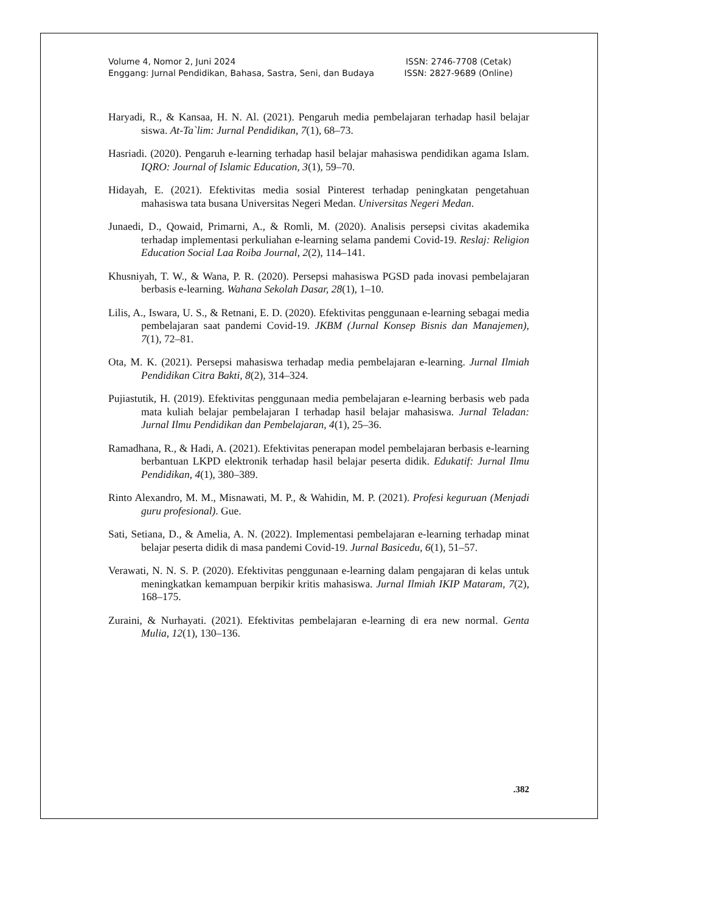Volume 4, Nomor 2, Juni 2024
Enggang: Jurnal Pendidikan, Bahasa, Sastra, Seni, dan Budaya
ISSN: 2746-7708 (Cetak)
ISSN: 2827-9689 (Online)
Haryadi, R., & Kansaa, H. N. Al. (2021). Pengaruh media pembelajaran terhadap hasil belajar siswa. At-Ta`lim: Jurnal Pendidikan, 7(1), 68–73.
Hasriadi. (2020). Pengaruh e-learning terhadap hasil belajar mahasiswa pendidikan agama Islam. IQRO: Journal of Islamic Education, 3(1), 59–70.
Hidayah, E. (2021). Efektivitas media sosial Pinterest terhadap peningkatan pengetahuan mahasiswa tata busana Universitas Negeri Medan. Universitas Negeri Medan.
Junaedi, D., Qowaid, Primarni, A., & Romli, M. (2020). Analisis persepsi civitas akademika terhadap implementasi perkuliahan e-learning selama pandemi Covid-19. Reslaj: Religion Education Social Laa Roiba Journal, 2(2), 114–141.
Khusniyah, T. W., & Wana, P. R. (2020). Persepsi mahasiswa PGSD pada inovasi pembelajaran berbasis e-learning. Wahana Sekolah Dasar, 28(1), 1–10.
Lilis, A., Iswara, U. S., & Retnani, E. D. (2020). Efektivitas penggunaan e-learning sebagai media pembelajaran saat pandemi Covid-19. JKBM (Jurnal Konsep Bisnis dan Manajemen), 7(1), 72–81.
Ota, M. K. (2021). Persepsi mahasiswa terhadap media pembelajaran e-learning. Jurnal Ilmiah Pendidikan Citra Bakti, 8(2), 314–324.
Pujiastutik, H. (2019). Efektivitas penggunaan media pembelajaran e-learning berbasis web pada mata kuliah belajar pembelajaran I terhadap hasil belajar mahasiswa. Jurnal Teladan: Jurnal Ilmu Pendidikan dan Pembelajaran, 4(1), 25–36.
Ramadhana, R., & Hadi, A. (2021). Efektivitas penerapan model pembelajaran berbasis e-learning berbantuan LKPD elektronik terhadap hasil belajar peserta didik. Edukatif: Jurnal Ilmu Pendidikan, 4(1), 380–389.
Rinto Alexandro, M. M., Misnawati, M. P., & Wahidin, M. P. (2021). Profesi keguruan (Menjadi guru profesional). Gue.
Sati, Setiana, D., & Amelia, A. N. (2022). Implementasi pembelajaran e-learning terhadap minat belajar peserta didik di masa pandemi Covid-19. Jurnal Basicedu, 6(1), 51–57.
Verawati, N. N. S. P. (2020). Efektivitas penggunaan e-learning dalam pengajaran di kelas untuk meningkatkan kemampuan berpikir kritis mahasiswa. Jurnal Ilmiah IKIP Mataram, 7(2), 168–175.
Zuraini, & Nurhayati. (2021). Efektivitas pembelajaran e-learning di era new normal. Genta Mulia, 12(1), 130–136.
.382